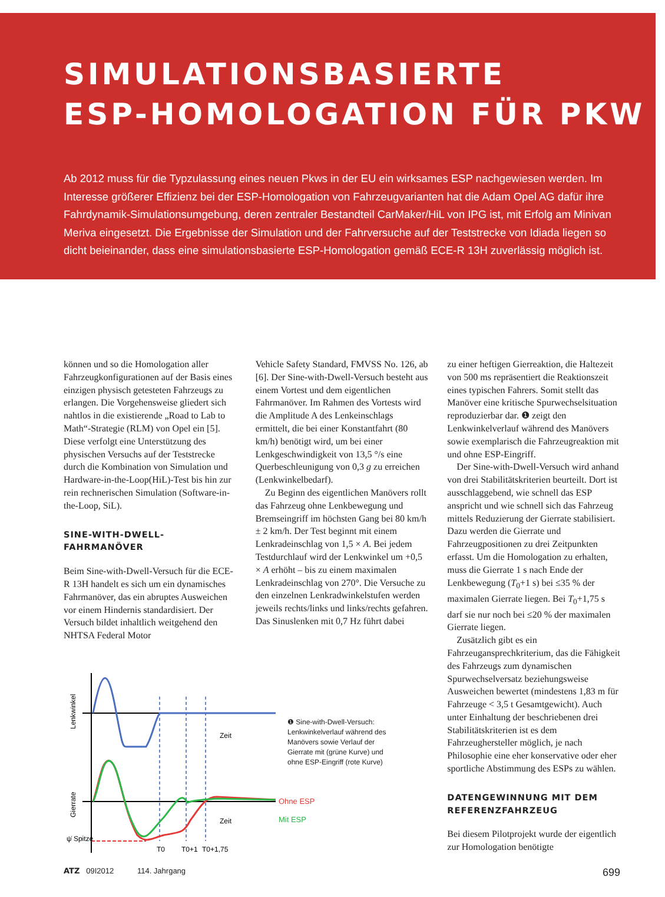SIMULATIONSBASIERTE
ESP-HOMOLOGATION FÜR PKW
Ab 2012 muss für die Typzulassung eines neuen Pkws in der EU ein wirksames ESP nachgewiesen werden. Im Interesse größerer Effizienz bei der ESP-Homologation von Fahrzeugvarianten hat die Adam Opel AG dafür ihre Fahrdynamik-Simulationsumgebung, deren zentraler Bestandteil CarMaker/HiL von IPG ist, mit Erfolg am Minivan Meriva eingesetzt. Die Ergebnisse der Simulation und der Fahrversuche auf der Teststrecke von Idiada liegen so dicht beieinander, dass eine simulationsbasierte ESP-Homologation gemäß ECE-R 13H zuverlässig möglich ist.
können und so die Homologation aller Fahrzeugkonfigurationen auf der Basis eines einzigen physisch getesteten Fahrzeugs zu erlangen. Die Vorgehensweise gliedert sich nahtlos in die existierende „Road to Lab to Math“-Strategie (RLM) von Opel ein [5]. Diese verfolgt eine Unterstützung des physischen Versuchs auf der Teststrecke durch die Kombination von Simulation und Hardware-in-the-Loop(HiL)-Test bis hin zur rein rechnerischen Simulation (Software-in-the-Loop, SiL).
SINE-WITH-DWELL-FAHRMANÖVER
Beim Sine-with-Dwell-Versuch für die ECE-R 13H handelt es sich um ein dynamisches Fahrmanöver, das ein abruptes Ausweichen vor einem Hindernis standardisiert. Der Versuch bildet inhaltlich weitgehend den NHTSA Federal Motor
Vehicle Safety Standard, FMVSS No. 126, ab [6]. Der Sine-with-Dwell-Versuch besteht aus einem Vortest und dem eigentlichen Fahrmanöver. Im Rahmen des Vortests wird die Amplitude A des Lenkeinschlags ermittelt, die bei einer Konstantfahrt (80 km/h) benötigt wird, um bei einer Lenkgeschwindigkeit von 13,5 °/s eine Querbeschleunigung von 0,3 g zu erreichen (Lenkwinkelbedarf).
Zu Beginn des eigentlichen Manövers rollt das Fahrzeug ohne Lenkbewegung und Bremseingriff im höchsten Gang bei 80 km/h ± 2 km/h. Der Test beginnt mit einem Lenkradeinschlag von 1,5 × A. Bei jedem Testdurchlauf wird der Lenkwinkel um +0,5 × A erhöht – bis zu einem maximalen Lenkradeinschlag von 270°. Die Versuche zu den einzelnen Lenkradwinkelstufen werden jeweils rechts/links und links/rechts gefahren. Das Sinuslenken mit 0,7 Hz führt dabei
zu einer heftigen Gierreaktion, die Haltezeit von 500 ms repräsentiert die Reaktionszeit eines typischen Fahrers. Somit stellt das Manöver eine kritische Spurwechselsituation reproduzierbar dar. ❶ zeigt den Lenkwinkelverlauf während des Manövers sowie exemplarisch die Fahrzeugreaktion mit und ohne ESP-Eingriff.
Der Sine-with-Dwell-Versuch wird anhand von drei Stabilitätskriterien beurteilt. Dort ist ausschlaggebend, wie schnell das ESP anspricht und wie schnell sich das Fahrzeug mittels Reduzierung der Gierrate stabilisiert. Dazu werden die Gierrate und Fahrzeugpositionen zu drei Zeitpunkten erfasst. Um die Homologation zu erhalten, muss die Gierrate 1 s nach Ende der Lenkbewegung (T<sub>0</sub>+1 s) bei ≤35 % der maximalen Gierrate liegen. Bei T<sub>0</sub>+1,75 s darf sie nur noch bei ≤20 % der maximalen Gierrate liegen.
Zusätzlich gibt es ein Fahrzeugansprechkriterium, das die Fähigkeit des Fahrzeugs zum dynamischen Spurwechselversatz beziehungsweise Ausweichen bewertet (mindestens 1,83 m für Fahrzeuge < 3,5 t Gesamtgewicht). Auch unter Einhaltung der beschriebenen drei Stabilitätskriterien ist es dem Fahrzeughersteller möglich, je nach Philosophie eine eher konservative oder eher sportliche Abstimmung des ESPs zu wählen.
DATENGEWINNUNG MIT DEM REFERENZFAHRZEUG
Bei diesem Pilotprojekt wurde der eigentlich zur Homologation benötigte
Lenkwinkel
Gierrate
Zeit
Zeit
ψ̇ Spitze
T0
T0+1
T0+1,75
Ohne ESP
Mit ESP
❶ Sine-with-Dwell-Versuch: Lenkwinkelverlauf während des Manövers sowie Verlauf der Gierrate mit (grüne Kurve) und ohne ESP-Eingriff (rote Kurve)
ATZ 09I2012 114. Jahrgang 699